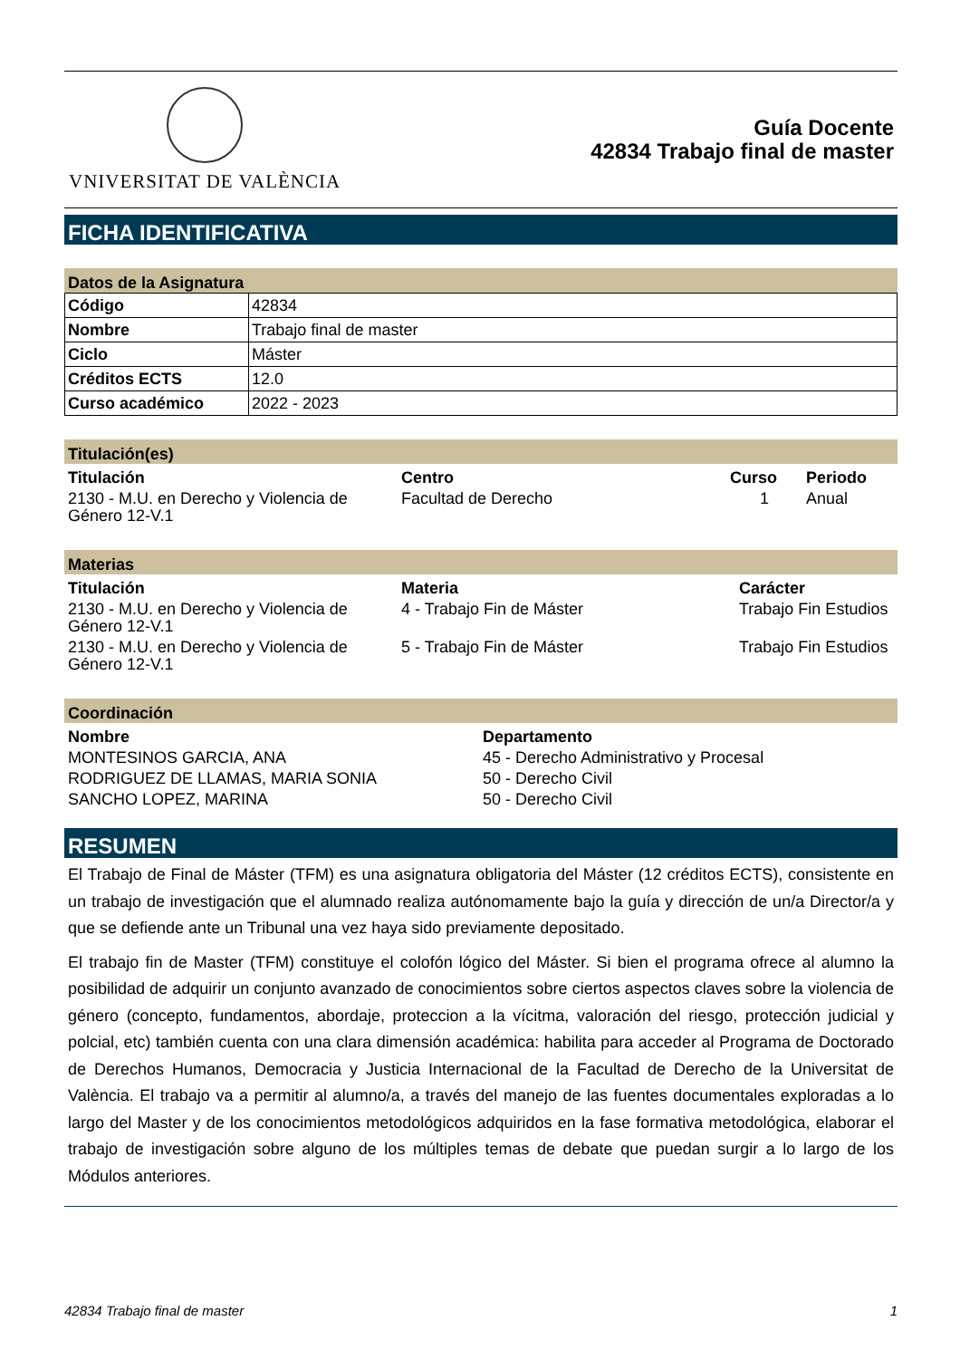VNIVERSITAT DE VALÈNCIA
Guía Docente
42834 Trabajo final de master
FICHA IDENTIFICATIVA
Datos de la Asignatura
| Código | 42834 |
| Nombre | Trabajo final de master |
| Ciclo | Máster |
| Créditos ECTS | 12.0 |
| Curso académico | 2022 - 2023 |
Titulación(es)
| Titulación | Centro | Curso | Periodo |
| --- | --- | --- | --- |
| 2130 - M.U. en Derecho y Violencia de Género 12-V.1 | Facultad de Derecho | 1 | Anual |
Materias
| Titulación | Materia | Carácter |
| --- | --- | --- |
| 2130 - M.U. en Derecho y Violencia de Género 12-V.1 | 4 - Trabajo Fin de Máster | Trabajo Fin Estudios |
| 2130 - M.U. en Derecho y Violencia de Género 12-V.1 | 5 - Trabajo Fin de Máster | Trabajo Fin Estudios |
Coordinación
| Nombre | Departamento |
| --- | --- |
| MONTESINOS GARCIA, ANA | 45 - Derecho Administrativo y Procesal |
| RODRIGUEZ DE LLAMAS, MARIA SONIA | 50 - Derecho Civil |
| SANCHO LOPEZ, MARINA | 50 - Derecho Civil |
RESUMEN
El Trabajo de Final de Máster (TFM) es una asignatura obligatoria del Máster (12 créditos ECTS), consistente en un trabajo de investigación que el alumnado realiza autónomamente bajo la guía y dirección de un/a Director/a y que se defiende ante un Tribunal una vez haya sido previamente depositado.
El trabajo fin de Master (TFM) constituye el colofón lógico del Máster. Si bien el programa ofrece al alumno la posibilidad de adquirir un conjunto avanzado de conocimientos sobre ciertos aspectos claves sobre la violencia de género (concepto, fundamentos, abordaje, proteccion a la vícitma, valoración del riesgo, protección judicial y polcial, etc) también cuenta con una clara dimensión académica: habilita para acceder al Programa de Doctorado de Derechos Humanos, Democracia y Justicia Internacional de la Facultad de Derecho de la Universitat de València. El trabajo va a permitir al alumno/a, a través del manejo de las fuentes documentales exploradas a lo largo del Master y de los conocimientos metodológicos adquiridos en la fase formativa metodológica, elaborar el trabajo de investigación sobre alguno de los múltiples temas de debate que puedan surgir a lo largo de los Módulos anteriores.
42834 Trabajo final de master 1